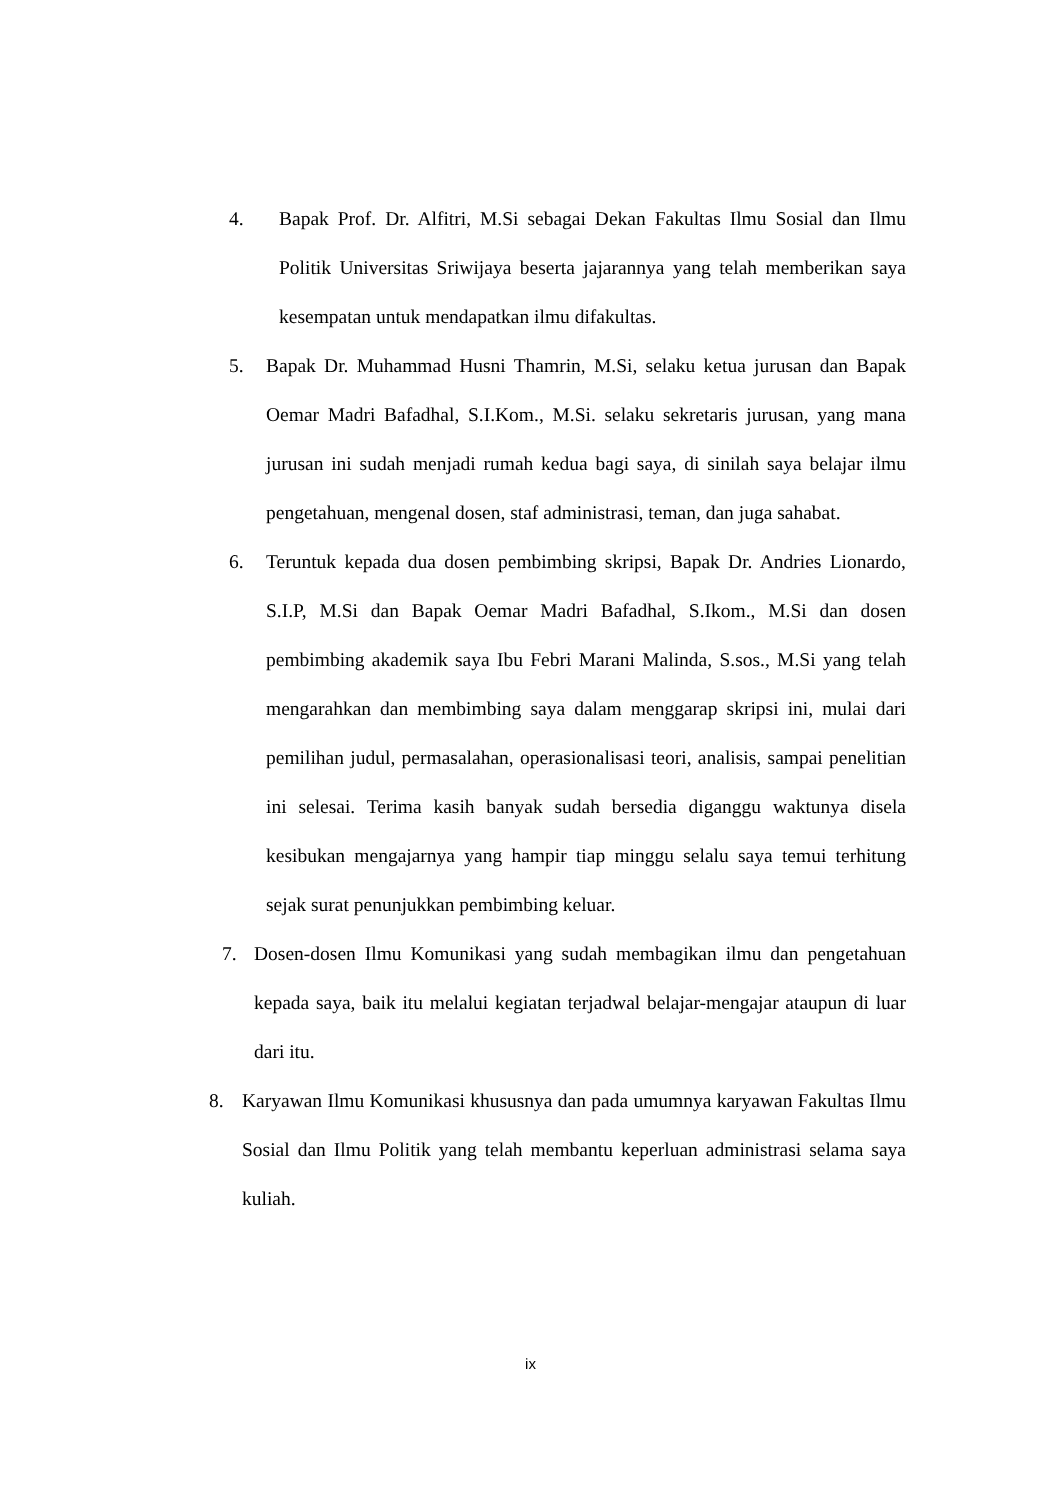4. Bapak Prof. Dr. Alfitri, M.Si sebagai Dekan Fakultas Ilmu Sosial dan Ilmu Politik Universitas Sriwijaya beserta jajarannya yang telah memberikan saya kesempatan untuk mendapatkan ilmu difakultas.
5. Bapak Dr. Muhammad Husni Thamrin, M.Si, selaku ketua jurusan dan Bapak Oemar Madri Bafadhal, S.I.Kom., M.Si. selaku sekretaris jurusan, yang mana jurusan ini sudah menjadi rumah kedua bagi saya, di sinilah saya belajar ilmu pengetahuan, mengenal dosen, staf administrasi, teman, dan juga sahabat.
6. Teruntuk kepada dua dosen pembimbing skripsi, Bapak Dr. Andries Lionardo, S.I.P, M.Si dan Bapak Oemar Madri Bafadhal, S.Ikom., M.Si dan dosen pembimbing akademik saya Ibu Febri Marani Malinda, S.sos., M.Si yang telah mengarahkan dan membimbing saya dalam menggarap skripsi ini, mulai dari pemilihan judul, permasalahan, operasionalisasi teori, analisis, sampai penelitian ini selesai. Terima kasih banyak sudah bersedia diganggu waktunya disela kesibukan mengajarnya yang hampir tiap minggu selalu saya temui terhitung sejak surat penunjukkan pembimbing keluar.
7. Dosen-dosen Ilmu Komunikasi yang sudah membagikan ilmu dan pengetahuan kepada saya, baik itu melalui kegiatan terjadwal belajar-mengajar ataupun di luar dari itu.
8. Karyawan Ilmu Komunikasi khususnya dan pada umumnya karyawan Fakultas Ilmu Sosial dan Ilmu Politik yang telah membantu keperluan administrasi selama saya kuliah.
ix